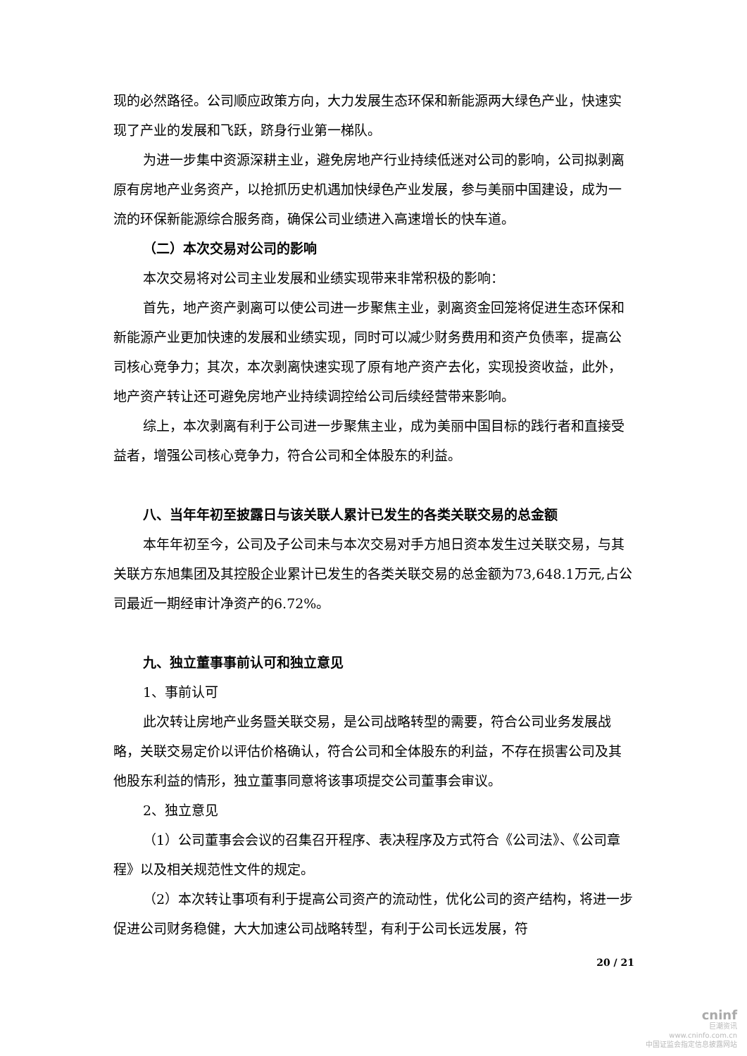现的必然路径。公司顺应政策方向，大力发展生态环保和新能源两大绿色产业，快速实现了产业的发展和飞跃，跻身行业第一梯队。
为进一步集中资源深耕主业，避免房地产行业持续低迷对公司的影响，公司拟剥离原有房地产业务资产，以抢抓历史机遇加快绿色产业发展，参与美丽中国建设，成为一流的环保新能源综合服务商，确保公司业绩进入高速增长的快车道。
（二）本次交易对公司的影响
本次交易将对公司主业发展和业绩实现带来非常积极的影响：
首先，地产资产剥离可以使公司进一步聚焦主业，剥离资金回笼将促进生态环保和新能源产业更加快速的发展和业绩实现，同时可以减少财务费用和资产负债率，提高公司核心竞争力；其次，本次剥离快速实现了原有地产资产去化，实现投资收益，此外，地产资产转让还可避免房地产业持续调控给公司后续经营带来影响。
综上，本次剥离有利于公司进一步聚焦主业，成为美丽中国目标的践行者和直接受益者，增强公司核心竞争力，符合公司和全体股东的利益。
八、当年年初至披露日与该关联人累计已发生的各类关联交易的总金额
本年年初至今，公司及子公司未与本次交易对手方旭日资本发生过关联交易，与其关联方东旭集团及其控股企业累计已发生的各类关联交易的总金额为73,648.1万元,占公司最近一期经审计净资产的6.72%。
九、独立董事事前认可和独立意见
1、事前认可
此次转让房地产业务暨关联交易，是公司战略转型的需要，符合公司业务发展战略，关联交易定价以评估价格确认，符合公司和全体股东的利益，不存在损害公司及其他股东利益的情形，独立董事同意将该事项提交公司董事会审议。
2、独立意见
（1）公司董事会会议的召集召开程序、表决程序及方式符合《公司法》、《公司章程》以及相关规范性文件的规定。
（2）本次转让事项有利于提高公司资产的流动性，优化公司的资产结构，将进一步促进公司财务稳健，大大加速公司战略转型，有利于公司长远发展，符
20 / 21
cninf
巨潮资讯
www.cninfo.com.cn
中国证监会指定信息披露网站